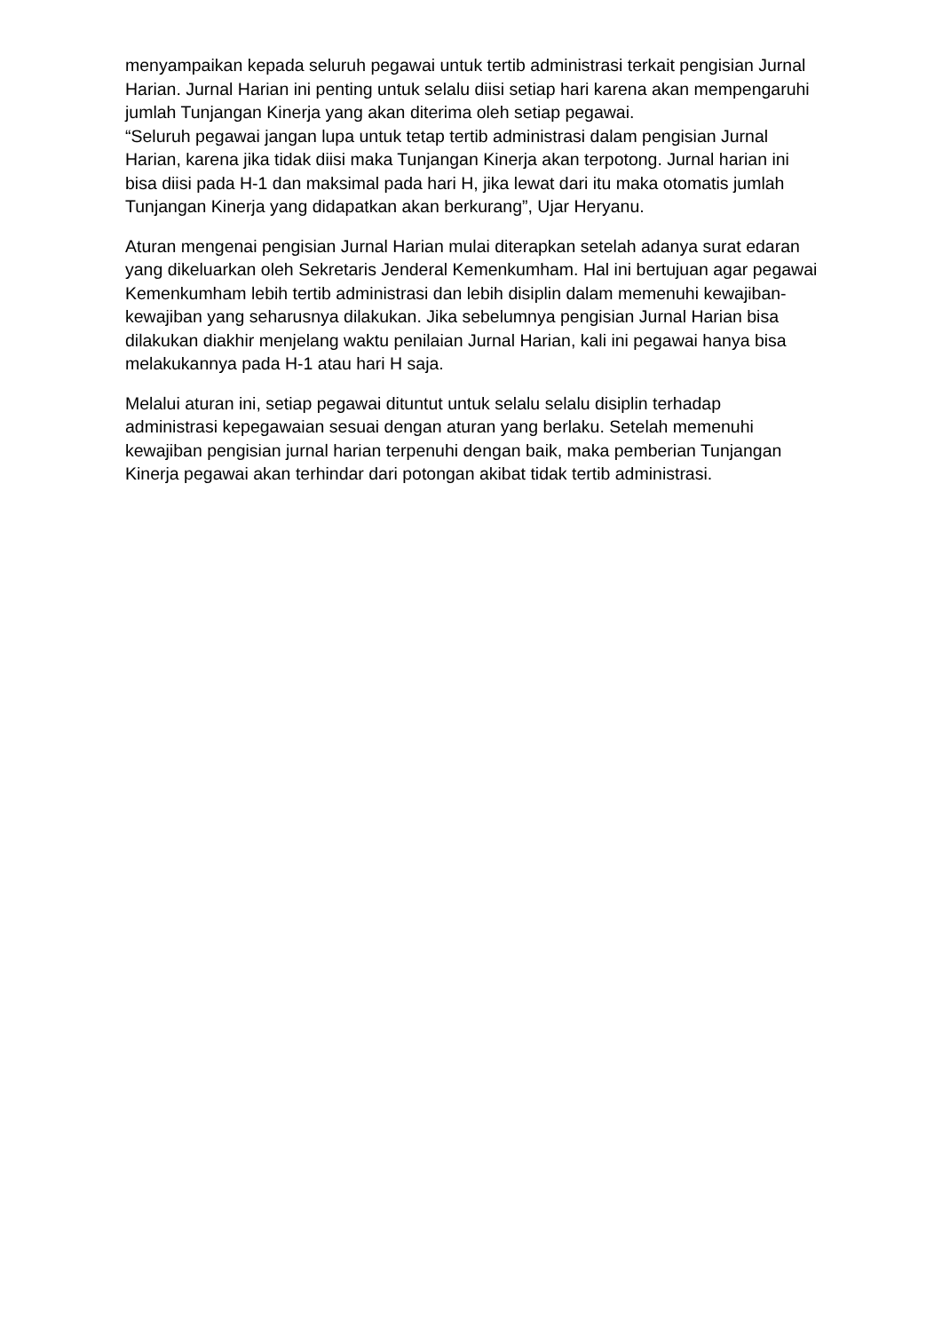menyampaikan kepada seluruh pegawai untuk tertib administrasi terkait pengisian Jurnal Harian. Jurnal Harian ini penting untuk selalu diisi setiap hari karena akan mempengaruhi jumlah Tunjangan Kinerja yang akan diterima oleh setiap pegawai.
“Seluruh pegawai jangan lupa untuk tetap tertib administrasi dalam pengisian Jurnal Harian, karena jika tidak diisi maka Tunjangan Kinerja akan terpotong. Jurnal harian ini bisa diisi pada H-1 dan maksimal pada hari H, jika lewat dari itu maka otomatis jumlah Tunjangan Kinerja yang didapatkan akan berkurang”, Ujar Heryanu.
Aturan mengenai pengisian Jurnal Harian mulai diterapkan setelah adanya surat edaran yang dikeluarkan oleh Sekretaris Jenderal Kemenkumham. Hal ini bertujuan agar pegawai Kemenkumham lebih tertib administrasi dan lebih disiplin dalam memenuhi kewajiban-kewajiban yang seharusnya dilakukan. Jika sebelumnya pengisian Jurnal Harian bisa dilakukan diakhir menjelang waktu penilaian Jurnal Harian, kali ini pegawai hanya bisa melakukannya pada H-1 atau hari H saja.
Melalui aturan ini, setiap pegawai dituntut untuk selalu selalu disiplin terhadap administrasi kepegawaian sesuai dengan aturan yang berlaku. Setelah memenuhi kewajiban pengisian jurnal harian terpenuhi dengan baik, maka pemberian Tunjangan Kinerja pegawai akan terhindar dari potongan akibat tidak tertib administrasi.